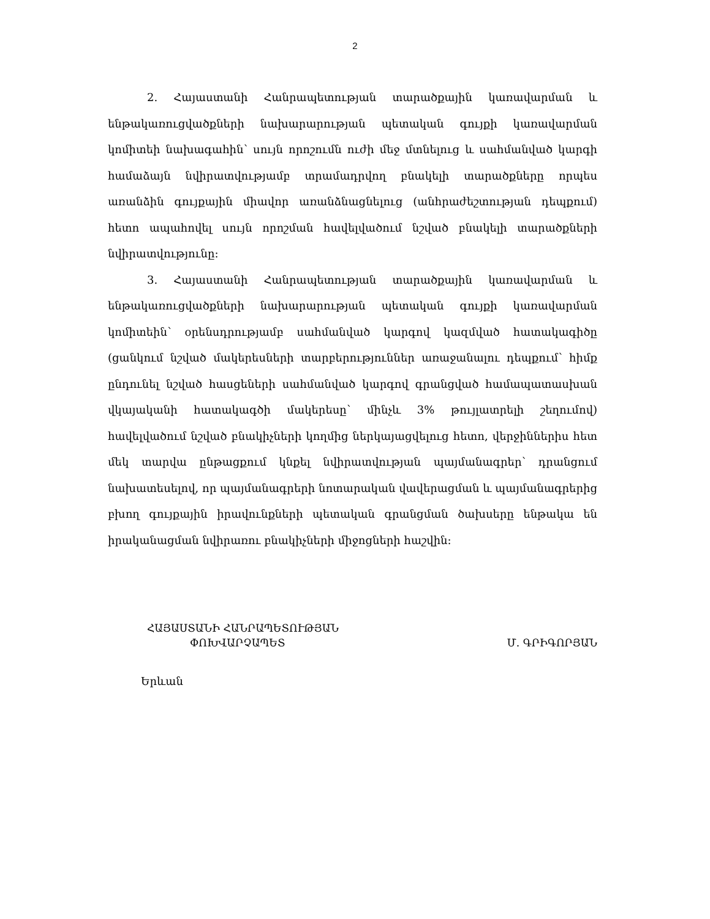2
2. Հայաստանի Հանրապետության տարածքային կառավարման և ենթակառուցվածքների նախարարության պետական գույքի կառավարման կոմիտեի նախագահին՝ սույն որոշումն ուժի մեջ մտնելուց և սահմանված կարգի համաձայն նվիրատվությամբ տրամադրվող բնակելի տարածքները որպես առանձին գույքային միավոր առանձնացնելուց (անհրաժեշտության դեպքում) հետո ապահովել սույն որոշման հավելվածում նշված բնակելի տարածքների նվիրատվությունը:
3. Հայաստանի Հանրապետության տարածքային կառավարման և ենթակառուցվածքների նախարարության պետական գույքի կառավարման կոմիտեին՝ օրենսդրությամբ սահմանված կարգով կազմված հատակագիծը (ցանկում նշված մակերեսների տարբերություններ առաջանալու դեպքում՝ հիմք ընդունել նշված հասցեների սահմանված կարգով գրանցված համապատասխան վկայականի հատակագծի մակերեսը՝ մինչև 3% թույլատրելի շեղումով) հավելվածում նշված բնակիչների կողմից ներկայացվելուց հետո, վերջիններիս հետ մեկ տարվա ընթացքում կնքել նվիրատվության պայմանագրեր՝ դրանցում նախատեսելով, որ պայմանագրերի նոտարական վավերացման և պայմանագրերից բխող գույքային իրավունքների պետական գրանցման ծախսերը ենթակա են իրականացման նվիրառու բնակիչների միջոցների հաշվին:
ՀԱՅԱՍՏԱՆԻ ՀԱՆՐԱՊԵՏՈՒԹՅԱՆ
ՓՈԽՎԱՐՉԱՊԵՏ
Մ. ԳՐԻԳՈՐՅԱՆ
Երևան